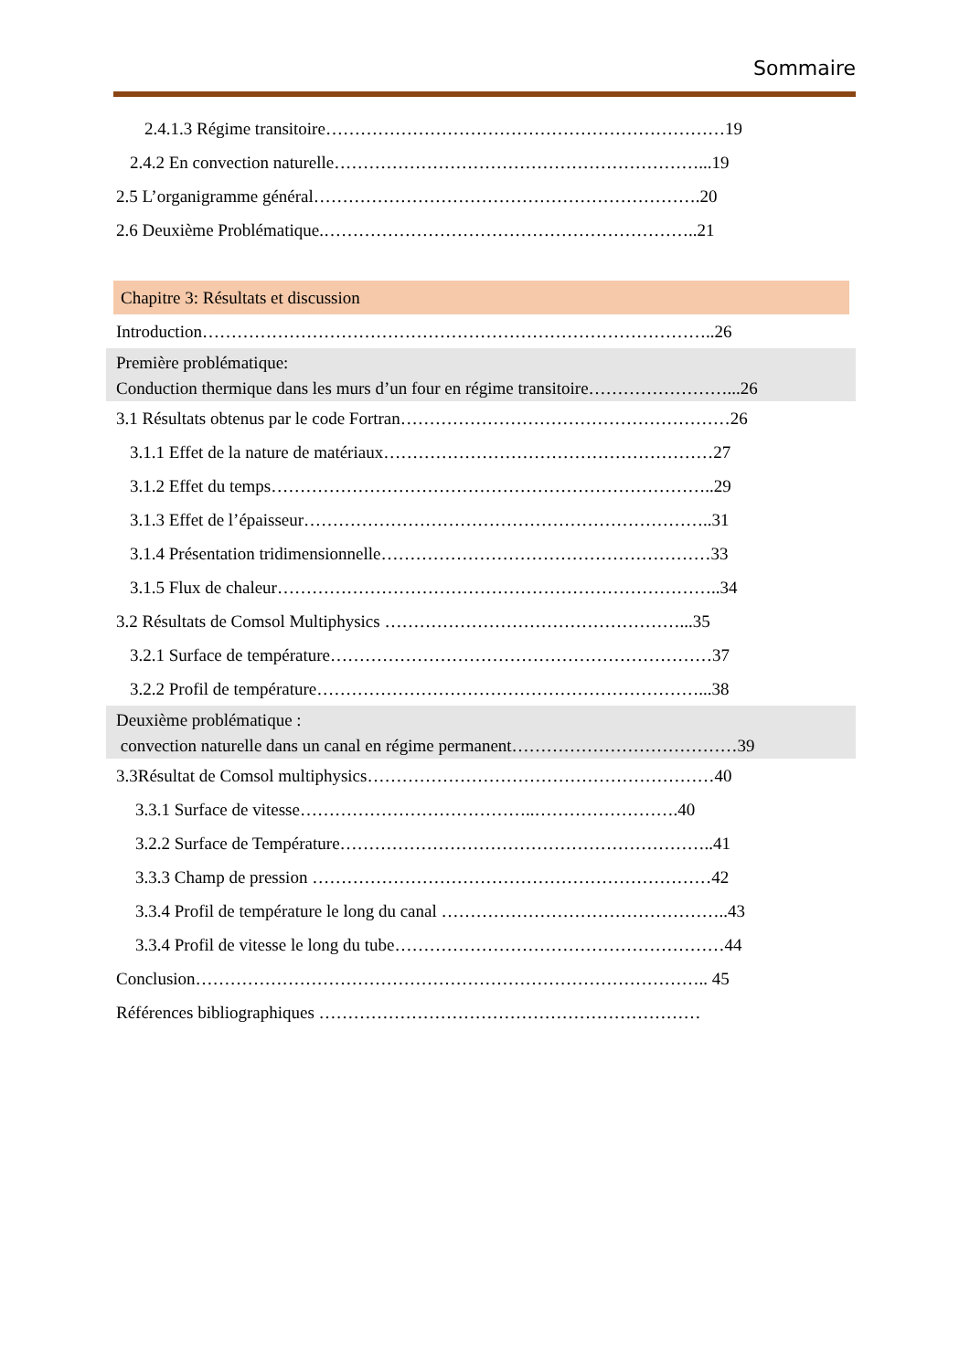Sommaire
2.4.1.3 Régime transitoire……………………………………………………………19
2.4.2 En convection naturelle………………………………………………………...19
2.5 L’organigramme général………………………………………………………….20
2.6 Deuxième Problématique.………………………………………………………..21
Chapitre 3: Résultats et discussion
Introduction……………………………………………………………………………..26
Première problématique:
Conduction thermique dans les murs d’un four en régime transitoire……………………...26
3.1 Résultats obtenus par le code Fortran…………………………………………………26
3.1.1 Effet de la nature de matériaux…………………………………………………27
3.1.2 Effet du temps…………………………………………………………………..29
3.1.3 Effet de l’épaisseur……………………………………………………………..31
3.1.4 Présentation tridimensionnelle…………………………………………………33
3.1.5 Flux de chaleur…………………………………………………………………..34
3.2 Résultats de Comsol Multiphysics ……………………………………………...35
3.2.1 Surface de température…………………………………………………………37
3.2.2 Profil de température…………………………………………………………...38
Deuxième problématique :
convection naturelle dans un canal en régime permanent…………………………………39
3.3Résultat de Comsol multiphysics……………………………………………………40
3.3.1 Surface de vitesse…………………………………..…………………….40
3.2.2 Surface de Température………………………………………………………..41
3.3.3 Champ de pression ……………………………………………………………42
3.3.4 Profil de température le long du canal …………………………………………..43
3.3.4 Profil de vitesse le long du tube…………………………………………………44
Conclusion…………………………………………………………………………….. 45
Références bibliographiques …………………………………………………………